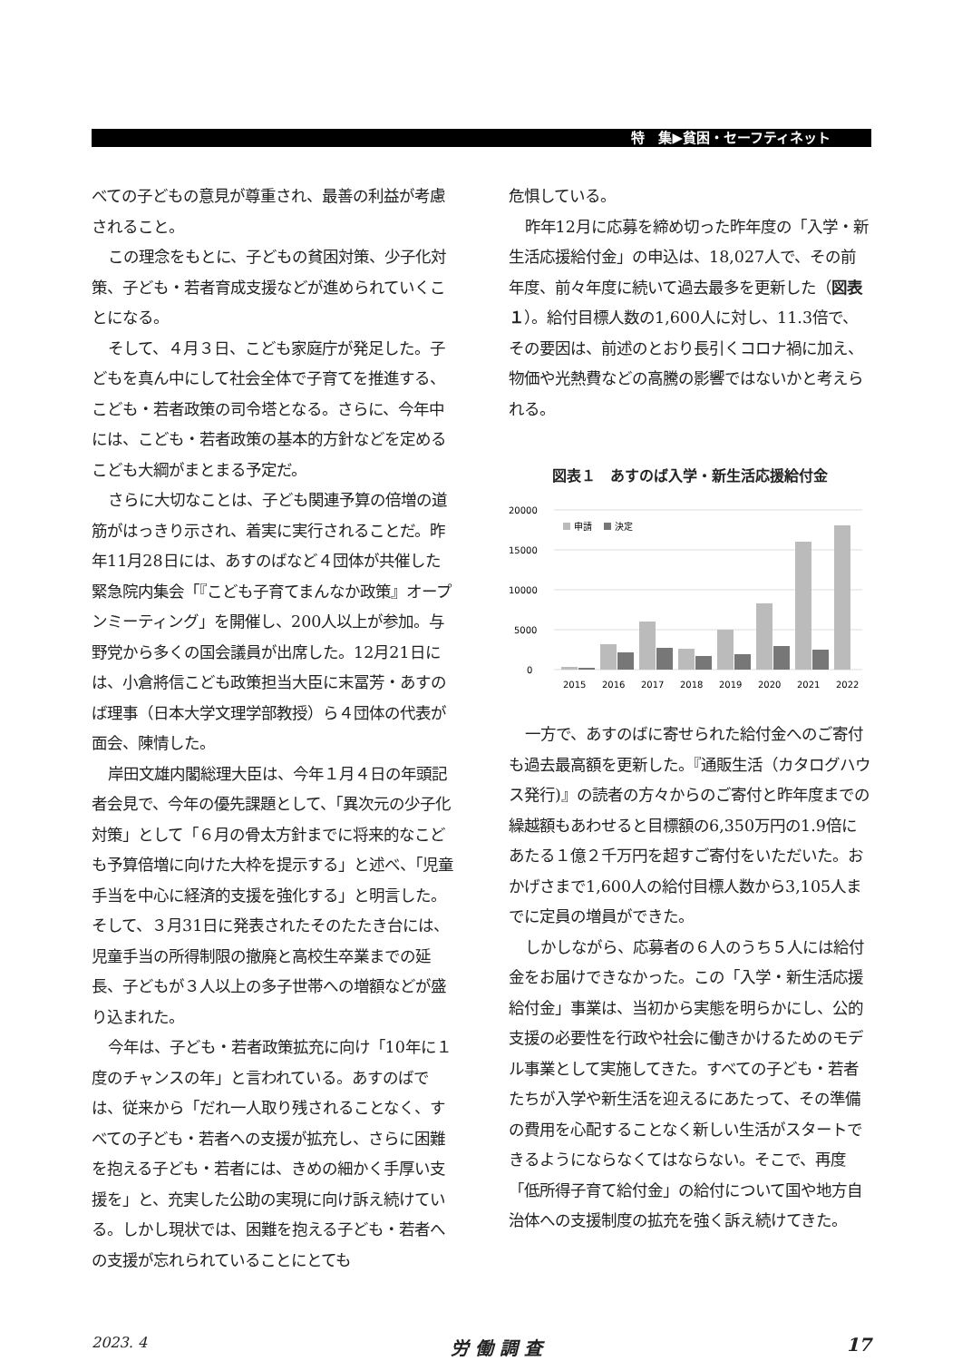特　集▶貧困・セーフティネット
べての子どもの意見が尊重され、最善の利益が考慮されること。
この理念をもとに、子どもの貧困対策、少子化対策、子ども・若者育成支援などが進められていくことになる。
そして、４月３日、こども家庭庁が発足した。子どもを真ん中にして社会全体で子育てを推進する、こども・若者政策の司令塔となる。さらに、今年中には、こども・若者政策の基本的方針などを定めるこども大綱がまとまる予定だ。
さらに大切なことは、子ども関連予算の倍増の道筋がはっきり示され、着実に実行されることだ。昨年11月28日には、あすのばなど４団体が共催した緊急院内集会「『こども子育てまんなか政策』オープンミーティング」を開催し、200人以上が参加。与野党から多くの国会議員が出席した。12月21日には、小倉將信こども政策担当大臣に末冨芳・あすのば理事（日本大学文理学部教授）ら４団体の代表が面会、陳情した。
岸田文雄内閣総理大臣は、今年１月４日の年頭記者会見で、今年の優先課題として、「異次元の少子化対策」として「６月の骨太方針までに将来的なこども予算倍増に向けた大枠を提示する」と述べ、「児童手当を中心に経済的支援を強化する」と明言した。そして、３月31日に発表されたそのたたき台には、児童手当の所得制限の撤廃と高校生卒業までの延長、子どもが３人以上の多子世帯への増額などが盛り込まれた。
今年は、子ども・若者政策拡充に向け「10年に１度のチャンスの年」と言われている。あすのばでは、従来から「だれ一人取り残されることなく、すべての子ども・若者への支援が拡充し、さらに困難を抱える子ども・若者には、きめの細かく手厚い支援を」と、充実した公助の実現に向け訴え続けている。しかし現状では、困難を抱える子ども・若者への支援が忘れられていることにとても
危惧している。
昨年12月に応募を締め切った昨年度の「入学・新生活応援給付金」の申込は、18,027人で、その前年度、前々年度に続いて過去最多を更新した（図表１）。給付目標人数の1,600人に対し、11.3倍で、その要因は、前述のとおり長引くコロナ禍に加え、物価や光熱費などの高騰の影響ではないかと考えられる。
図表１　あすのば入学・新生活応援給付金
20000
15000
10000
5000
0
申請
決定
2015
2016
2017
2018
2019
2020
2021
2022
一方で、あすのばに寄せられた給付金へのご寄付も過去最高額を更新した。『通販生活（カタログハウス発行)』の読者の方々からのご寄付と昨年度までの繰越額もあわせると目標額の6,350万円の1.9倍にあたる１億２千万円を超すご寄付をいただいた。おかげさまで1,600人の給付目標人数から3,105人までに定員の増員ができた。
しかしながら、応募者の６人のうち５人には給付金をお届けできなかった。この「入学・新生活応援給付金」事業は、当初から実態を明らかにし、公的支援の必要性を行政や社会に働きかけるためのモデル事業として実施してきた。すべての子ども・若者たちが入学や新生活を迎えるにあたって、その準備の費用を心配することなく新しい生活がスタートできるようにならなくてはならない。そこで、再度「低所得子育て給付金」の給付について国や地方自治体への支援制度の拡充を強く訴え続けてきた。
2023. 4 労 働 調 査 17